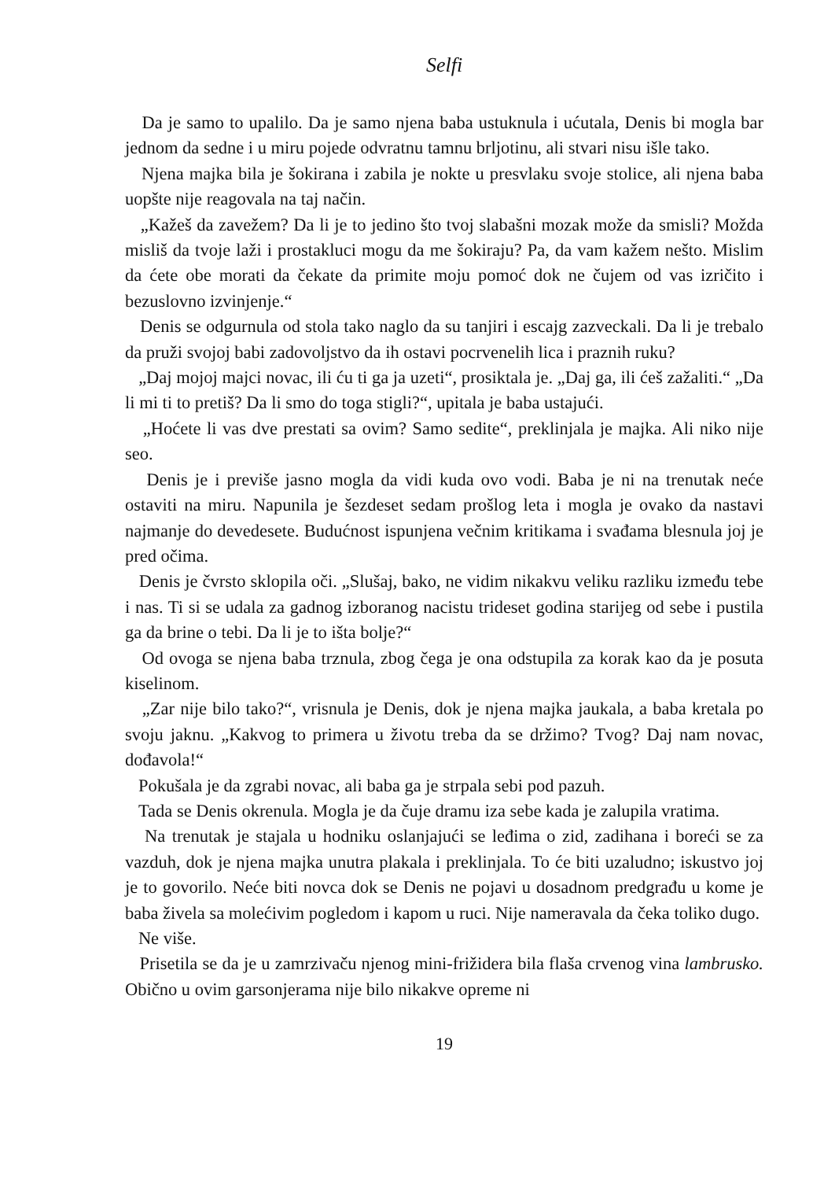Selfi
Da je samo to upalilo. Da je samo njena baba ustuknula i ućutala, Denis bi mogla bar jednom da sedne i u miru pojede odvratnu tamnu brljotinu, ali stvari nisu išle tako.
Njena majka bila je šokirana i zabila je nokte u presvlaku svoje stolice, ali njena baba uopšte nije reagovala na taj način.
„Kažeš da zavežem? Da li je to jedino što tvoj slabašni mozak može da smisli? Možda misliš da tvoje laži i prostakluci mogu da me šokiraju? Pa, da vam kažem nešto. Mislim da ćete obe morati da čekate da primite moju pomoć dok ne čujem od vas izričito i bezuslovno izvinjenje.“
Denis se odgurnula od stola tako naglo da su tanjiri i escajg zazveckali. Da li je trebalo da pruži svojoj babi zadovoljstvo da ih ostavi pocrvenelih lica i praznih ruku?
„Daj mojoj majci novac, ili ću ti ga ja uzeti“, prosiktala je. „Daj ga, ili ćeš zažaliti.“ „Da li mi ti to pretiš? Da li smo do toga stigli?“, upitala je baba ustajući.
„Hoćete li vas dve prestati sa ovim? Samo sedite“, preklinjala je majka. Ali niko nije seo.
Denis je i previše jasno mogla da vidi kuda ovo vodi. Baba je ni na trenutak neće ostaviti na miru. Napunila je šezdeset sedam prošlog leta i mogla je ovako da nastavi najmanje do devedesete. Budućnost ispunjena večnim kritikama i svađama blesnula joj je pred očima.
Denis je čvrsto sklopila oči. „Slušaj, bako, ne vidim nikakvu veliku razliku između tebe i nas. Ti si se udala za gadnog izboranog nacistu trideset godina starijeg od sebe i pustila ga da brine o tebi. Da li je to išta bolje?“
Od ovoga se njena baba trznula, zbog čega je ona odstupila za korak kao da je posuta kiselinom.
„Zar nije bilo tako?“, vrisnula je Denis, dok je njena majka jaukala, a baba kretala po svoju jaknu. „Kakvog to primera u životu treba da se držimo? Tvog? Daj nam novac, dođavola!“
Pokušala je da zgrabi novac, ali baba ga je strpala sebi pod pazuh.
Tada se Denis okrenula. Mogla je da čuje dramu iza sebe kada je zalupila vratima.
Na trenutak je stajala u hodniku oslanjajući se leđima o zid, zadihana i boreći se za vazduh, dok je njena majka unutra plakala i preklinjala. To će biti uzaludno; iskustvo joj je to govorilo. Neće biti novca dok se Denis ne pojavi u dosadnom predgrađu u kome je baba živela sa molećivim pogledom i kapom u ruci. Nije nameravala da čeka toliko dugo.
Ne više.
Prisetila se da je u zamrzivaču njenog mini-frižidera bila flaša crvenog vina lambrusko. Obično u ovim garsonjerama nije bilo nikakve opreme ni
19